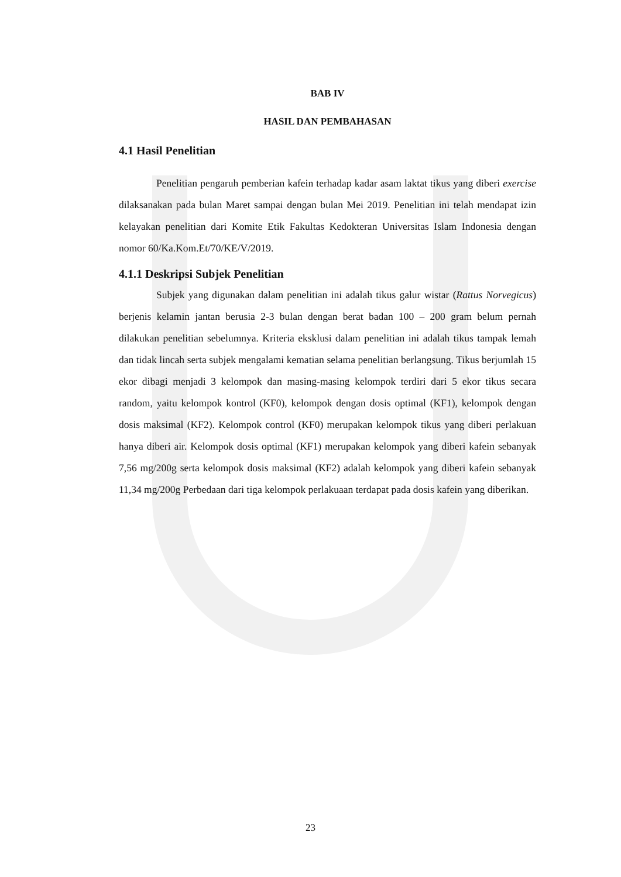BAB IV
HASIL DAN PEMBAHASAN
4.1 Hasil Penelitian
Penelitian pengaruh pemberian kafein terhadap kadar asam laktat tikus yang diberi exercise dilaksanakan pada bulan Maret sampai dengan bulan Mei 2019. Penelitian ini telah mendapat izin kelayakan penelitian dari Komite Etik Fakultas Kedokteran Universitas Islam Indonesia dengan nomor 60/Ka.Kom.Et/70/KE/V/2019.
4.1.1 Deskripsi Subjek Penelitian
Subjek yang digunakan dalam penelitian ini adalah tikus galur wistar (Rattus Norvegicus) berjenis kelamin jantan berusia 2-3 bulan dengan berat badan 100 – 200 gram belum pernah dilakukan penelitian sebelumnya. Kriteria eksklusi dalam penelitian ini adalah tikus tampak lemah dan tidak lincah serta subjek mengalami kematian selama penelitian berlangsung. Tikus berjumlah 15 ekor dibagi menjadi 3 kelompok dan masing-masing kelompok terdiri dari 5 ekor tikus secara random, yaitu kelompok kontrol (KF0), kelompok dengan dosis optimal (KF1), kelompok dengan dosis maksimal (KF2). Kelompok control (KF0) merupakan kelompok tikus yang diberi perlakuan hanya diberi air. Kelompok dosis optimal (KF1) merupakan kelompok yang diberi kafein sebanyak 7,56 mg/200g serta kelompok dosis maksimal (KF2) adalah kelompok yang diberi kafein sebanyak 11,34 mg/200g Perbedaan dari tiga kelompok perlakuaan terdapat pada dosis kafein yang diberikan.
23